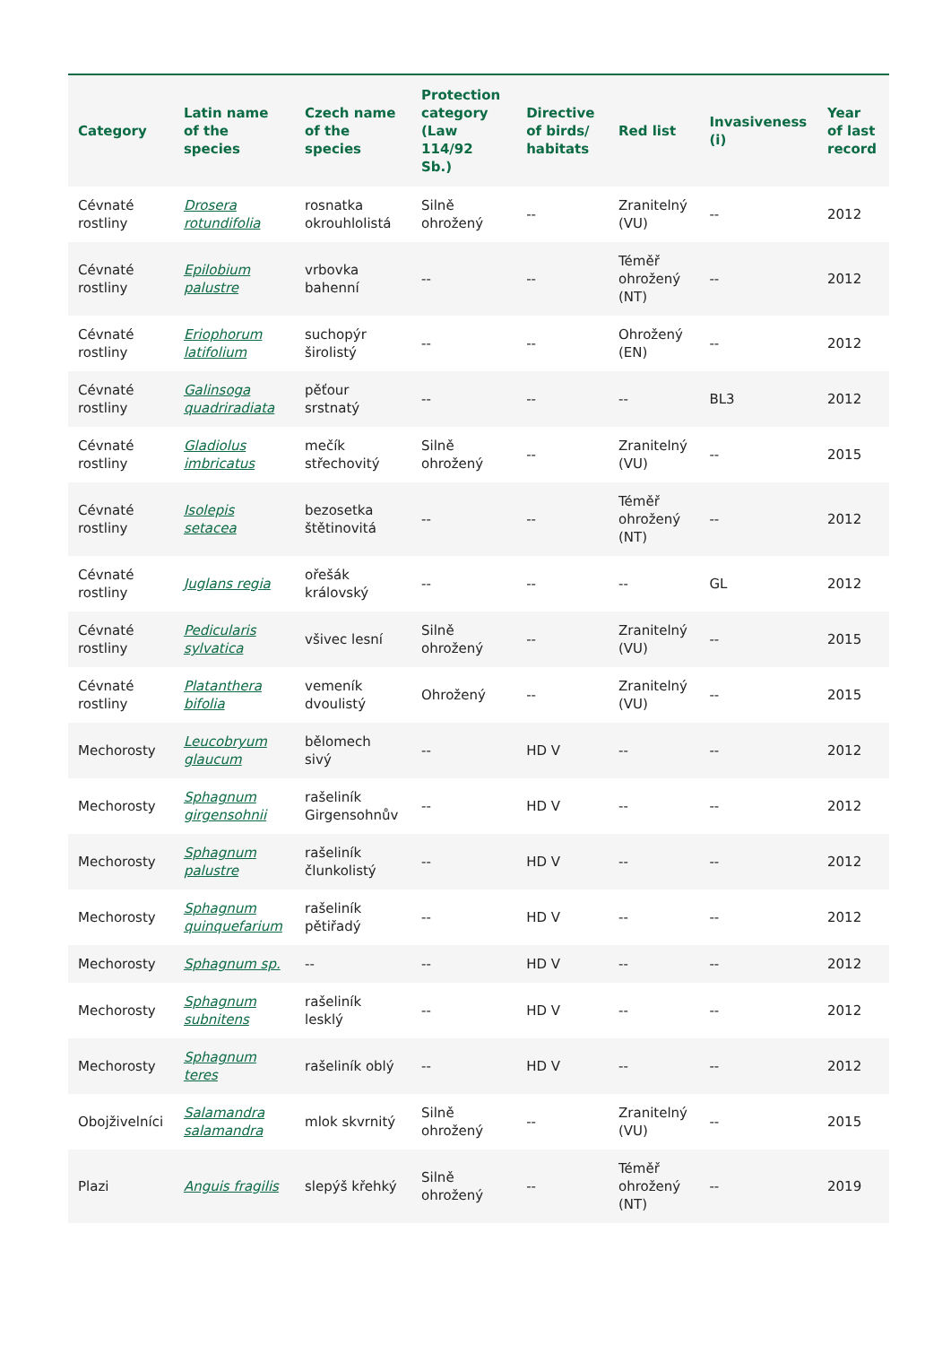| Category | Latin name of the species | Czech name of the species | Protection category (Law 114/92 Sb.) | Directive of birds/ habitats | Red list | Invasiveness (i) | Year of last record |
| --- | --- | --- | --- | --- | --- | --- | --- |
| Cévnaté rostliny | Drosera rotundifolia | rosnatka okrouhlolistá | Silně ohrožený | -- | Zranitelný (VU) | -- | 2012 |
| Cévnaté rostliny | Epilobium palustre | vrbovka bahenní | -- | -- | Téměř ohrožený (NT) | -- | 2012 |
| Cévnaté rostliny | Eriophorum latifolium | suchopýr širolistý | -- | -- | Ohrožený (EN) | -- | 2012 |
| Cévnaté rostliny | Galinsoga quadriradiata | pěťour srstnatý | -- | -- | -- | BL3 | 2012 |
| Cévnaté rostliny | Gladiolus imbricatus | mečík střechovitý | Silně ohrožený | -- | Zranitelný (VU) | -- | 2015 |
| Cévnaté rostliny | Isolepis setacea | bezosetka štětinovitá | -- | -- | Téměř ohrožený (NT) | -- | 2012 |
| Cévnaté rostliny | Juglans regia | ořešák královský | -- | -- | -- | GL | 2012 |
| Cévnaté rostliny | Pedicularis sylvatica | všivec lesní | Silně ohrožený | -- | Zranitelný (VU) | -- | 2015 |
| Cévnaté rostliny | Platanthera bifolia | vemeník dvoulistý | Ohrožený | -- | Zranitelný (VU) | -- | 2015 |
| Mechorosty | Leucobryum glaucum | bělomech sivý | -- | HD V | -- | -- | 2012 |
| Mechorosty | Sphagnum girgensohnii | rašeliník Girgensohnův | -- | HD V | -- | -- | 2012 |
| Mechorosty | Sphagnum palustre | rašeliník člunkolistý | -- | HD V | -- | -- | 2012 |
| Mechorosty | Sphagnum quinquefarium | rašeliník pětiřadý | -- | HD V | -- | -- | 2012 |
| Mechorosty | Sphagnum sp. | -- | -- | HD V | -- | -- | 2012 |
| Mechorosty | Sphagnum subnitens | rašeliník lesklý | -- | HD V | -- | -- | 2012 |
| Mechorosty | Sphagnum teres | rašeliník oblý | -- | HD V | -- | -- | 2012 |
| Obojživelníci | Salamandra salamandra | mlok skvrnitý | Silně ohrožený | -- | Zranitelný (VU) | -- | 2015 |
| Plazi | Anguis fragilis | slepýš křehký | Silně ohrožený | -- | Téměř ohrožený (NT) | -- | 2019 |